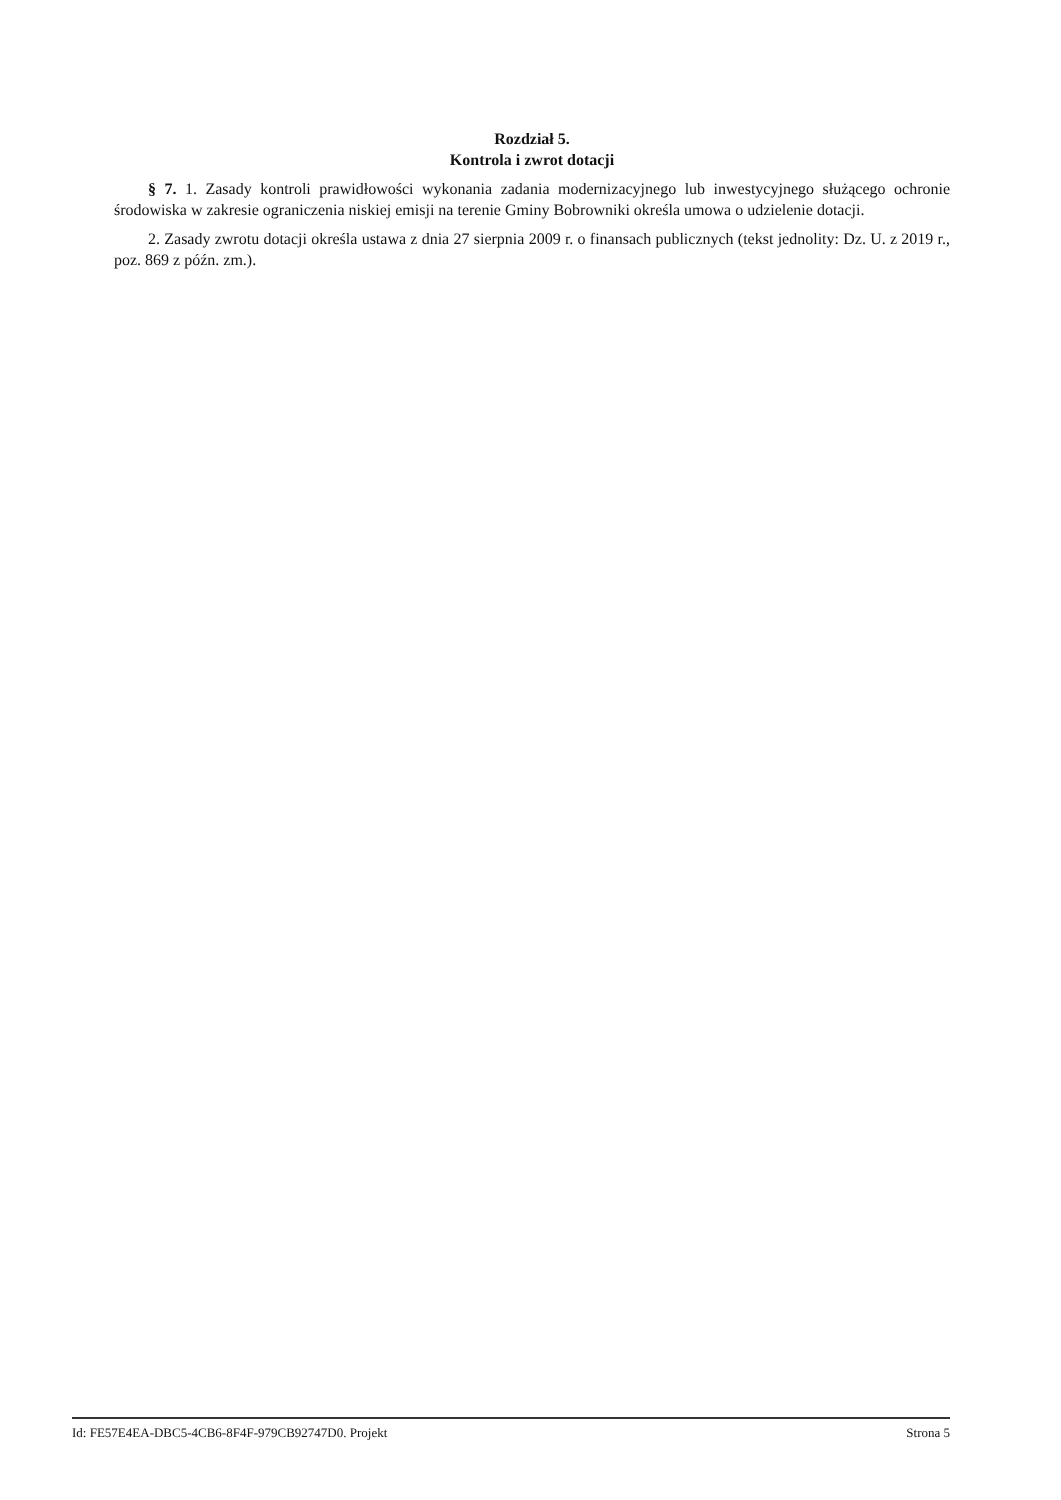Rozdział 5.
Kontrola i zwrot dotacji
§ 7. 1. Zasady kontroli prawidłowości wykonania zadania modernizacyjnego lub inwestycyjnego służącego ochronie środowiska w zakresie ograniczenia niskiej emisji na terenie Gminy Bobrowniki określa umowa o udzielenie dotacji.
2. Zasady zwrotu dotacji określa ustawa z dnia 27 sierpnia 2009 r. o finansach publicznych (tekst jednolity: Dz. U. z 2019 r., poz. 869 z późn. zm.).
Id: FE57E4EA-DBC5-4CB6-8F4F-979CB92747D0. Projekt Strona 5